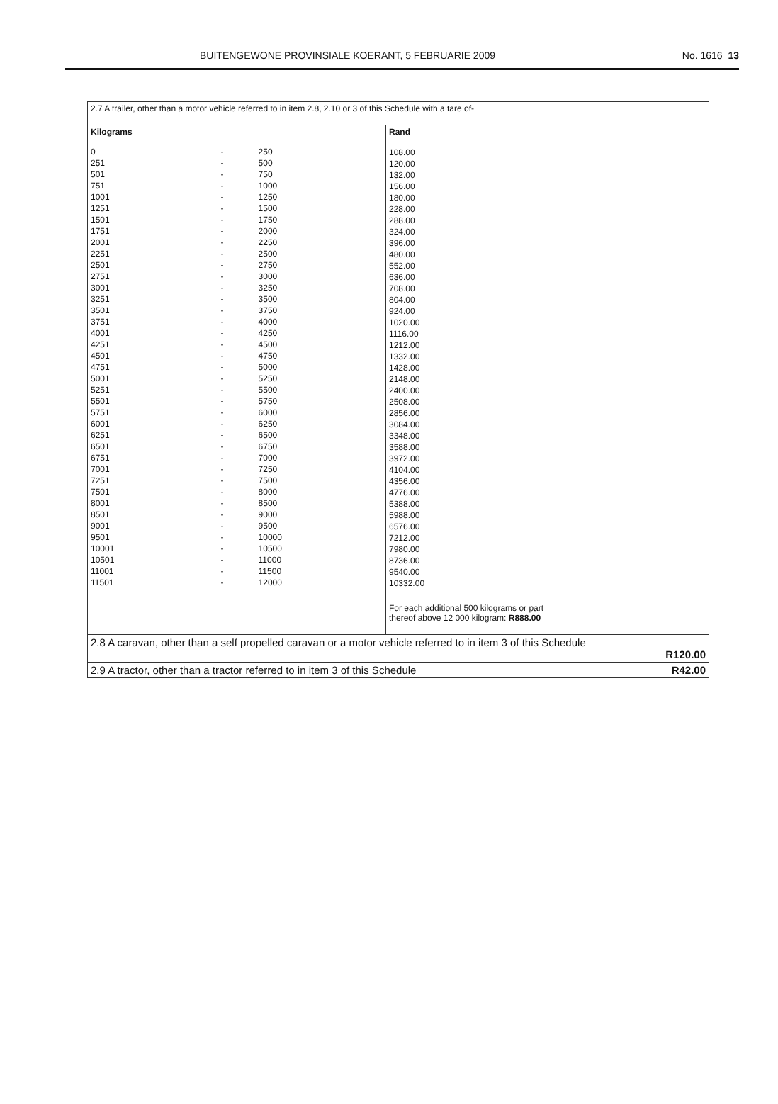BUITENGEWONE PROVINSIALE KOERANT, 5 FEBRUARIE 2009 No. 1616 13
| 2.7 A trailer, other than a motor vehicle referred to in item 2.8, 2.10 or 3 of this Schedule with a tare of- | |
| Kilograms / 0 / - / 250 / / 251 / - / 500 / / 501 / - / 750 / / 751 / - / 1000 / / 1001 / - / 1250 / / 1251 / - / 1500 / / 1501 / - / 1750 / / 1751 / - / 2000 / / 2001 / - / 2250 / / 2251 / - / 2500 / / 2501 / - / 2750 / / 2751 / - / 3000 / / 3001 / - / 3250 / / 3251 / - / 3500 / / 3501 / - / 3750 / / 3751 / - / 4000 / / 4001 / - / 4250 / / 4251 / - / 4500 / / 4501 / - / 4750 / / 4751 / - / 5000 / / 5001 / - / 5250 / / 5251 / - / 5500 / / 5501 / - / 5750 / / 5751 / - / 6000 / / 6001 / - / 6250 / / 6251 / - / 6500 / / 6501 / - / 6750 / / 6751 / - / 7000 / / 7001 / - / 7250 / / 7251 / - / 7500 / / 7501 / - / 8000 / / 8001 / - / 8500 / / 8501 / - / 9000 / / 9001 / - / 9500 / / 9501 / - / 10000 / / 10001 / - / 10500 / / 10501 / - / 11000 / / 11001 / - / 11500 / / 11501 / - / 12000 / | Rand 108.00 120.00 132.00 156.00 180.00 228.00 288.00 324.00 396.00 480.00 552.00 636.00 708.00 804.00 924.00 1020.00 1116.00 1212.00 1332.00 1428.00 2148.00 2400.00 2508.00 2856.00 3084.00 3348.00 3588.00 3972.00 4104.00 4356.00 4776.00 5388.00 5988.00 6576.00 7212.00 7980.00 8736.00 9540.00 10332.00 For each additional 500 kilograms or part thereof above 12 000 kilogram: R888.00 |
| 2.8 A caravan, other than a self propelled caravan or a motor vehicle referred to in item 3 of this Schedule R120.00 | |
| 2.9 A tractor, other than a tractor referred to in item 3 of this Schedule R42.00 | |